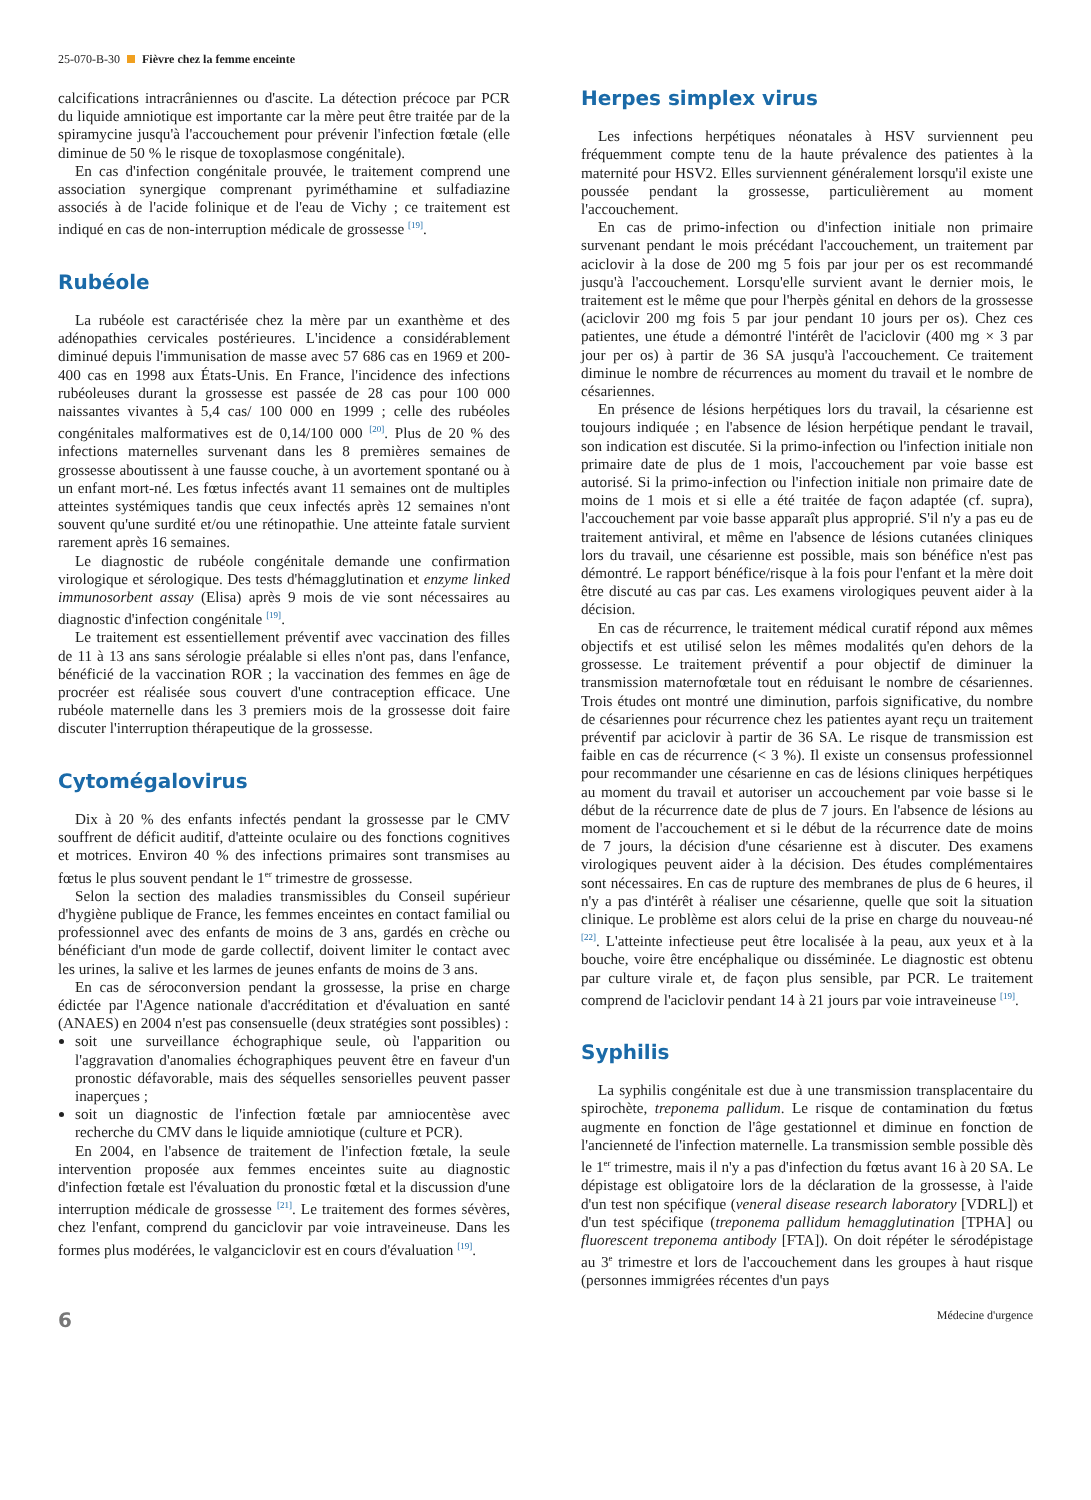25-070-B-30 Fièvre chez la femme enceinte
calcifications intracrâniennes ou d'ascite. La détection précoce par PCR du liquide amniotique est importante car la mère peut être traitée par de la spiramycine jusqu'à l'accouchement pour prévenir l'infection fœtale (elle diminue de 50 % le risque de toxoplasmose congénitale).
En cas d'infection congénitale prouvée, le traitement comprend une association synergique comprenant pyriméthamine et sulfadiazine associés à de l'acide folinique et de l'eau de Vichy ; ce traitement est indiqué en cas de non-interruption médicale de grossesse <sup>[19]</sup>.
Rubéole
La rubéole est caractérisée chez la mère par un exanthème et des adénopathies cervicales postérieures. L'incidence a considérablement diminué depuis l'immunisation de masse avec 57 686 cas en 1969 et 200-400 cas en 1998 aux États-Unis. En France, l'incidence des infections rubéoleuses durant la grossesse est passée de 28 cas pour 100 000 naissantes vivantes à 5,4 cas/ 100 000 en 1999 ; celle des rubéoles congénitales malformatives est de 0,14/100 000 <sup>[20]</sup>. Plus de 20 % des infections maternelles survenant dans les 8 premières semaines de grossesse aboutissent à une fausse couche, à un avortement spontané ou à un enfant mort-né. Les fœtus infectés avant 11 semaines ont de multiples atteintes systémiques tandis que ceux infectés après 12 semaines n'ont souvent qu'une surdité et/ou une rétinopathie. Une atteinte fatale survient rarement après 16 semaines.
Le diagnostic de rubéole congénitale demande une confirmation virologique et sérologique. Des tests d'hémagglutination et enzyme linked immunosorbent assay (Elisa) après 9 mois de vie sont nécessaires au diagnostic d'infection congénitale <sup>[19]</sup>.
Le traitement est essentiellement préventif avec vaccination des filles de 11 à 13 ans sans sérologie préalable si elles n'ont pas, dans l'enfance, bénéficié de la vaccination ROR ; la vaccination des femmes en âge de procréer est réalisée sous couvert d'une contraception efficace. Une rubéole maternelle dans les 3 premiers mois de la grossesse doit faire discuter l'interruption thérapeutique de la grossesse.
Cytomégalovirus
Dix à 20 % des enfants infectés pendant la grossesse par le CMV souffrent de déficit auditif, d'atteinte oculaire ou des fonctions cognitives et motrices. Environ 40 % des infections primaires sont transmises au fœtus le plus souvent pendant le 1<sup>er</sup> trimestre de grossesse.
Selon la section des maladies transmissibles du Conseil supérieur d'hygiène publique de France, les femmes enceintes en contact familial ou professionnel avec des enfants de moins de 3 ans, gardés en crèche ou bénéficiant d'un mode de garde collectif, doivent limiter le contact avec les urines, la salive et les larmes de jeunes enfants de moins de 3 ans.
En cas de séroconversion pendant la grossesse, la prise en charge édictée par l'Agence nationale d'accréditation et d'évaluation en santé (ANAES) en 2004 n'est pas consensuelle (deux stratégies sont possibles) :
soit une surveillance échographique seule, où l'apparition ou l'aggravation d'anomalies échographiques peuvent être en faveur d'un pronostic défavorable, mais des séquelles sensorielles peuvent passer inaperçues ;
soit un diagnostic de l'infection fœtale par amniocentèse avec recherche du CMV dans le liquide amniotique (culture et PCR).
En 2004, en l'absence de traitement de l'infection fœtale, la seule intervention proposée aux femmes enceintes suite au diagnostic d'infection fœtale est l'évaluation du pronostic fœtal et la discussion d'une interruption médicale de grossesse <sup>[21]</sup>. Le traitement des formes sévères, chez l'enfant, comprend du ganciclovir par voie intraveineuse. Dans les formes plus modérées, le valganciclovir est en cours d'évaluation <sup>[19]</sup>.
Herpes simplex virus
Les infections herpétiques néonatales à HSV surviennent peu fréquemment compte tenu de la haute prévalence des patientes à la maternité pour HSV2. Elles surviennent généralement lorsqu'il existe une poussée pendant la grossesse, particulièrement au moment l'accouchement.
En cas de primo-infection ou d'infection initiale non primaire survenant pendant le mois précédant l'accouchement, un traitement par aciclovir à la dose de 200 mg 5 fois par jour per os est recommandé jusqu'à l'accouchement. Lorsqu'elle survient avant le dernier mois, le traitement est le même que pour l'herpès génital en dehors de la grossesse (aciclovir 200 mg fois 5 par jour pendant 10 jours per os). Chez ces patientes, une étude a démontré l'intérêt de l'aciclovir (400 mg × 3 par jour per os) à partir de 36 SA jusqu'à l'accouchement. Ce traitement diminue le nombre de récurrences au moment du travail et le nombre de césariennes.
En présence de lésions herpétiques lors du travail, la césarienne est toujours indiquée ; en l'absence de lésion herpétique pendant le travail, son indication est discutée. Si la primo-infection ou l'infection initiale non primaire date de plus de 1 mois, l'accouchement par voie basse est autorisé. Si la primo-infection ou l'infection initiale non primaire date de moins de 1 mois et si elle a été traitée de façon adaptée (cf. supra), l'accouchement par voie basse apparaît plus approprié. S'il n'y a pas eu de traitement antiviral, et même en l'absence de lésions cutanées cliniques lors du travail, une césarienne est possible, mais son bénéfice n'est pas démontré. Le rapport bénéfice/risque à la fois pour l'enfant et la mère doit être discuté au cas par cas. Les examens virologiques peuvent aider à la décision.
En cas de récurrence, le traitement médical curatif répond aux mêmes objectifs et est utilisé selon les mêmes modalités qu'en dehors de la grossesse. Le traitement préventif a pour objectif de diminuer la transmission maternofœtale tout en réduisant le nombre de césariennes. Trois études ont montré une diminution, parfois significative, du nombre de césariennes pour récurrence chez les patientes ayant reçu un traitement préventif par aciclovir à partir de 36 SA. Le risque de transmission est faible en cas de récurrence (< 3 %). Il existe un consensus professionnel pour recommander une césarienne en cas de lésions cliniques herpétiques au moment du travail et autoriser un accouchement par voie basse si le début de la récurrence date de plus de 7 jours. En l'absence de lésions au moment de l'accouchement et si le début de la récurrence date de moins de 7 jours, la décision d'une césarienne est à discuter. Des examens virologiques peuvent aider à la décision. Des études complémentaires sont nécessaires. En cas de rupture des membranes de plus de 6 heures, il n'y a pas d'intérêt à réaliser une césarienne, quelle que soit la situation clinique. Le problème est alors celui de la prise en charge du nouveau-né <sup>[22]</sup>. L'atteinte infectieuse peut être localisée à la peau, aux yeux et à la bouche, voire être encéphalique ou disséminée. Le diagnostic est obtenu par culture virale et, de façon plus sensible, par PCR. Le traitement comprend de l'aciclovir pendant 14 à 21 jours par voie intraveineuse <sup>[19]</sup>.
Syphilis
La syphilis congénitale est due à une transmission transplacentaire du spirochète, treponema pallidum. Le risque de contamination du fœtus augmente en fonction de l'âge gestationnel et diminue en fonction de l'ancienneté de l'infection maternelle. La transmission semble possible dès le 1<sup>er</sup> trimestre, mais il n'y a pas d'infection du fœtus avant 16 à 20 SA. Le dépistage est obligatoire lors de la déclaration de la grossesse, à l'aide d'un test non spécifique (veneral disease research laboratory [VDRL]) et d'un test spécifique (treponema pallidum hemagglutination [TPHA] ou fluorescent treponema antibody [FTA]). On doit répéter le sérodépistage au 3<sup>e</sup> trimestre et lors de l'accouchement dans les groupes à haut risque (personnes immigrées récentes d'un pays
6 Médecine d'urgence